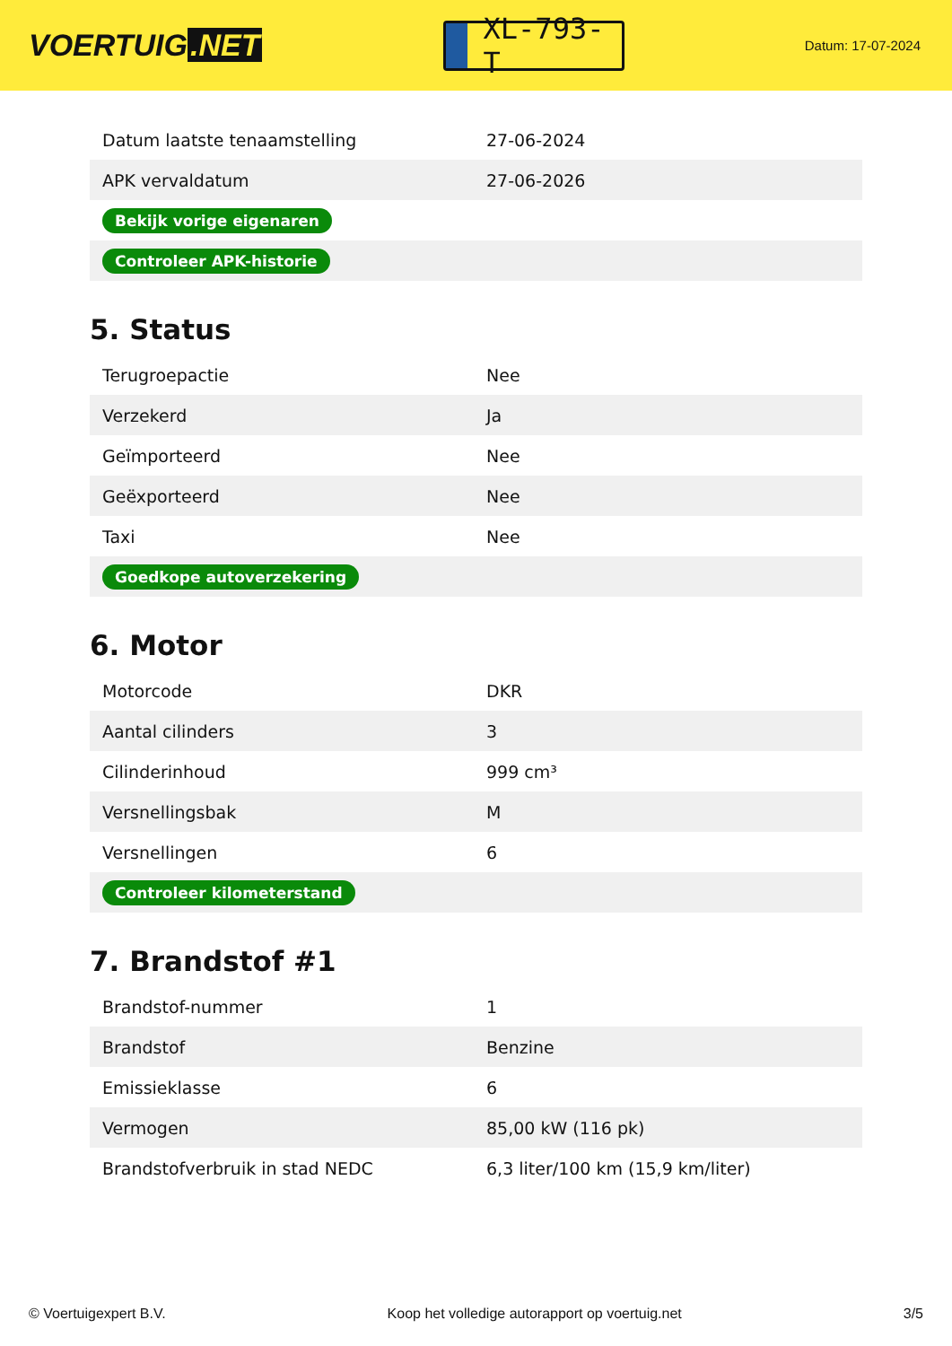VOERTUIG.NET
XL-793-T
Datum: 17-07-2024
| Datum laatste tenaamstelling | 27-06-2024 |
| APK vervaldatum | 27-06-2026 |
| Bekijk vorige eigenaren | |
| Controleer APK-historie | |
5. Status
| Terugroepactie | Nee |
| Verzekerd | Ja |
| Geïmporteerd | Nee |
| Geëxporteerd | Nee |
| Taxi | Nee |
| Goedkope autoverzekering | |
6. Motor
| Motorcode | DKR |
| Aantal cilinders | 3 |
| Cilinderinhoud | 999 cm³ |
| Versnellingsbak | M |
| Versnellingen | 6 |
| Controleer kilometerstand | |
7. Brandstof #1
| Brandstof-nummer | 1 |
| Brandstof | Benzine |
| Emissieklasse | 6 |
| Vermogen | 85,00 kW (116 pk) |
| Brandstofverbruik in stad NEDC | 6,3 liter/100 km (15,9 km/liter) |
© Voertuigexpert B.V. Koop het volledige autorapport op voertuig.net 3/5